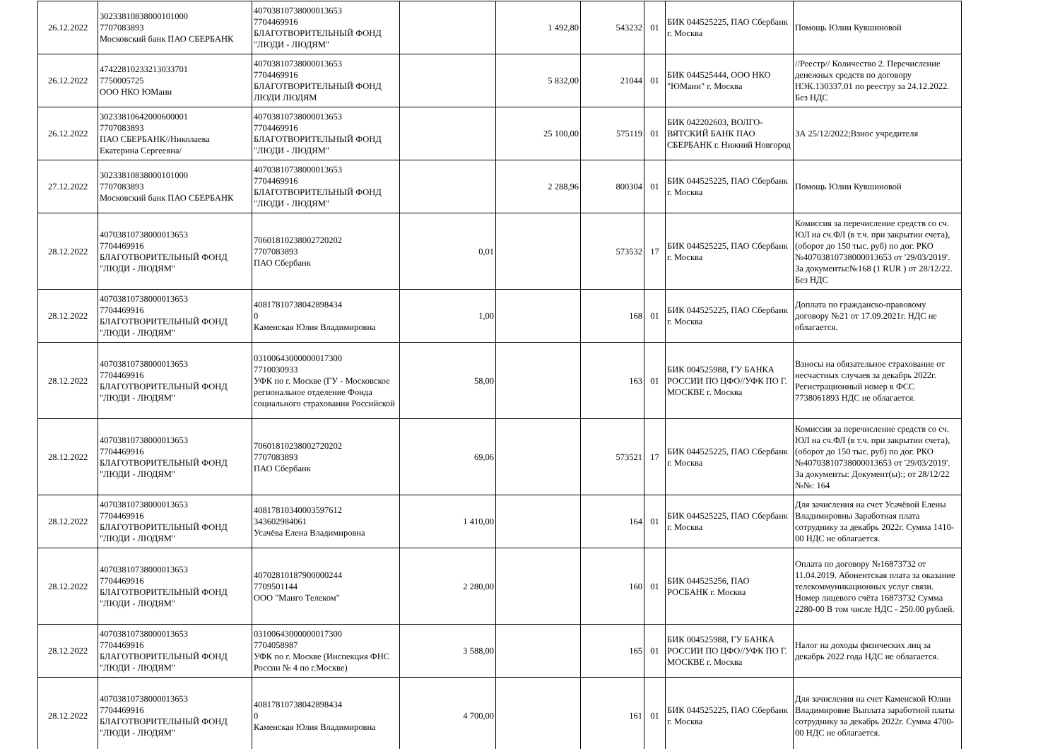| 26.12.2022 | 30233810838000101000 7707083893 Московский банк ПАО СБЕРБАНК | 40703810738000013653 7704469916 БЛАГОТВОРИТЕЛЬНЫЙ ФОНД "ЛЮДИ - ЛЮДЯМ" | | 1 492,80 | 543232 | 01 | БИК 044525225, ПАО Сбербанк г. Москва | Помощь Юлии Кувшиновой |
| 26.12.2022 | 47422810233213033701 7750005725 ООО НКО ЮМани | 40703810738000013653 7704469916 БЛАГОТВОРИТЕЛЬНЫЙ ФОНД ЛЮДИ ЛЮДЯМ | | 5 832,00 | 21044 | 01 | БИК 044525444, ООО НКО "ЮМани" г. Москва | //Реестр// Количество 2. Перечисление денежных средств по договору НЭК.130337.01 по реестру за 24.12.2022. Без НДС |
| 26.12.2022 | 30233810642000600001 7707083893 ПАО СБЕРБАНК//Николаева Екатерина Сергеевна/ | 40703810738000013653 7704469916 БЛАГОТВОРИТЕЛЬНЫЙ ФОНД "ЛЮДИ - ЛЮДЯМ" | | 25 100,00 | 575119 | 01 | БИК 042202603, ВОЛГО-ВЯТСКИЙ БАНК ПАО СБЕРБАНК г. Нижний Новгород | ЗА 25/12/2022;Взнос учредителя |
| 27.12.2022 | 30233810838000101000 7707083893 Московский банк ПАО СБЕРБАНК | 40703810738000013653 7704469916 БЛАГОТВОРИТЕЛЬНЫЙ ФОНД "ЛЮДИ - ЛЮДЯМ" | | 2 288,96 | 800304 | 01 | БИК 044525225, ПАО Сбербанк г. Москва | Помощь Юлии Кувшиновой |
| 28.12.2022 | 40703810738000013653 7704469916 БЛАГОТВОРИТЕЛЬНЫЙ ФОНД "ЛЮДИ - ЛЮДЯМ" | 70601810238002720202 7707083893 ПАО Сбербанк | 0,01 | | 573532 | 17 | БИК 044525225, ПАО Сбербанк г. Москва | Комиссия за перечисление средств со сч. ЮЛ на сч.ФЛ (в т.ч. при закрытии счета), (оборот до 150 тыс. руб) по дог. РКО №40703810738000013653 от '29/03/2019'. За документы:№168 (1 RUR ) от 28/12/22. Без НДС |
| 28.12.2022 | 40703810738000013653 7704469916 БЛАГОТВОРИТЕЛЬНЫЙ ФОНД "ЛЮДИ - ЛЮДЯМ" | 40817810738042898434 0 Каменская Юлия Владимировна | 1,00 | | 168 | 01 | БИК 044525225, ПАО Сбербанк г. Москва | Доплата по гражданско-правовому договору №21 от 17.09.2021г. НДС не облагается. |
| 28.12.2022 | 40703810738000013653 7704469916 БЛАГОТВОРИТЕЛЬНЫЙ ФОНД "ЛЮДИ - ЛЮДЯМ" | 03100643000000017300 7710030933 УФК по г. Москве (ГУ - Московское региональное отделение Фонда социального страхования Российской | 58,00 | | 163 | 01 | БИК 004525988, ГУ БАНКА РОССИИ ПО ЦФО//УФК ПО Г. МОСКВЕ г. Москва | Взносы на обязательное страхование от несчастных случаев за декабрь 2022г. Регистрационный номер в ФСС 7738061893 НДС не облагается. |
| 28.12.2022 | 40703810738000013653 7704469916 БЛАГОТВОРИТЕЛЬНЫЙ ФОНД "ЛЮДИ - ЛЮДЯМ" | 70601810238002720202 7707083893 ПАО Сбербанк | 69,06 | | 573521 | 17 | БИК 044525225, ПАО Сбербанк г. Москва | Комиссия за перечисление средств со сч. ЮЛ на сч.ФЛ (в т.ч. при закрытии счета), (оборот до 150 тыс. руб) по дог. РКО №40703810738000013653 от '29/03/2019'. За документы: Документ(ы):; от 28/12/22 №№: 164 |
| 28.12.2022 | 40703810738000013653 7704469916 БЛАГОТВОРИТЕЛЬНЫЙ ФОНД "ЛЮДИ - ЛЮДЯМ" | 40817810340003597612 343602984061 Усачёва Елена Владимировна | 1 410,00 | | 164 | 01 | БИК 044525225, ПАО Сбербанк г. Москва | Для зачисления на счет Усачёвой Елены Владимировны Заработная плата сотруднику за декабрь 2022г. Сумма 1410-00 НДС не облагается. |
| 28.12.2022 | 40703810738000013653 7704469916 БЛАГОТВОРИТЕЛЬНЫЙ ФОНД "ЛЮДИ - ЛЮДЯМ" | 40702810187900000244 7709501144 ООО "Манго Телеком" | 2 280,00 | | 160 | 01 | БИК 044525256, ПАО РОСБАНК г. Москва | Оплата по договору №16873732 от 11.04.2019. Абонентская плата за оказание телекоммуникационных услуг связи. Номер лицевого счёта 16873732 Сумма 2280-00 В том числе НДС - 250.00 рублей. |
| 28.12.2022 | 40703810738000013653 7704469916 БЛАГОТВОРИТЕЛЬНЫЙ ФОНД "ЛЮДИ - ЛЮДЯМ" | 03100643000000017300 7704058987 УФК по г. Москве (Инспекция ФНС России № 4 по г.Москве) | 3 588,00 | | 165 | 01 | БИК 004525988, ГУ БАНКА РОССИИ ПО ЦФО//УФК ПО Г. МОСКВЕ г. Москва | Налог на доходы физических лиц за декабрь 2022 года НДС не облагается. |
| 28.12.2022 | 40703810738000013653 7704469916 БЛАГОТВОРИТЕЛЬНЫЙ ФОНД "ЛЮДИ - ЛЮДЯМ" | 40817810738042898434 0 Каменская Юлия Владимировна | 4 700,00 | | 161 | 01 | БИК 044525225, ПАО Сбербанк г. Москва | Для зачисления на счет Каменской Юлии Владимировне Выплата заработной платы сотруднику за декабрь 2022г. Сумма 4700-00 НДС не облагается. |